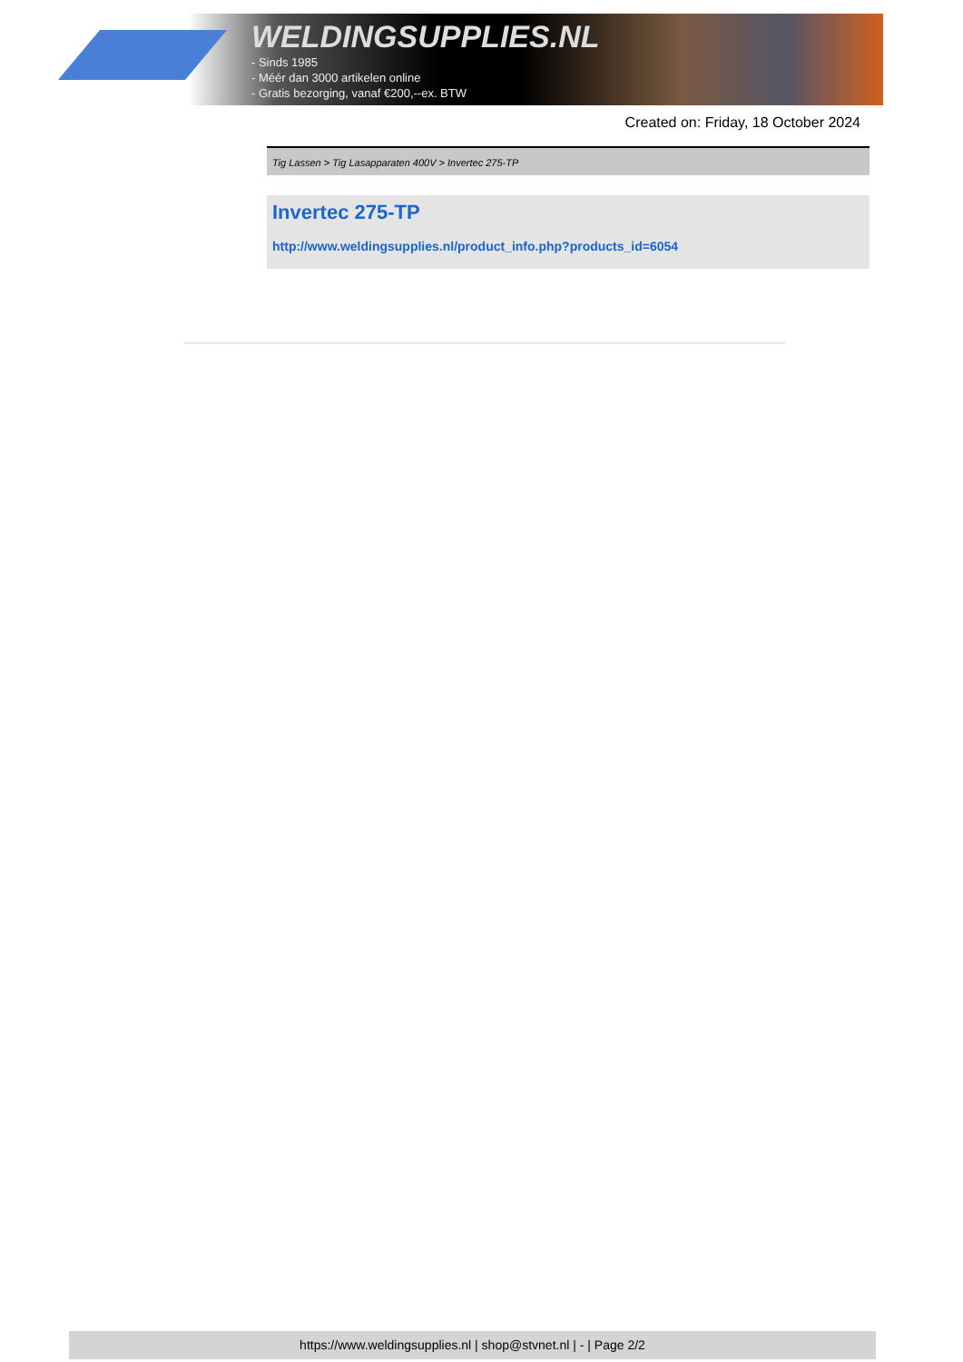WELDINGSUPPLIES.NL
- Sinds 1985
- Méér dan 3000 artikelen online
- Gratis bezorging, vanaf €200,--ex. BTW
Created on: Friday, 18 October 2024
Tig Lassen > Tig Lasapparaten 400V > Invertec 275-TP
Invertec 275-TP
http://www.weldingsupplies.nl/product_info.php?products_id=6054
https://www.weldingsupplies.nl | shop@stvnet.nl | - | Page 2/2